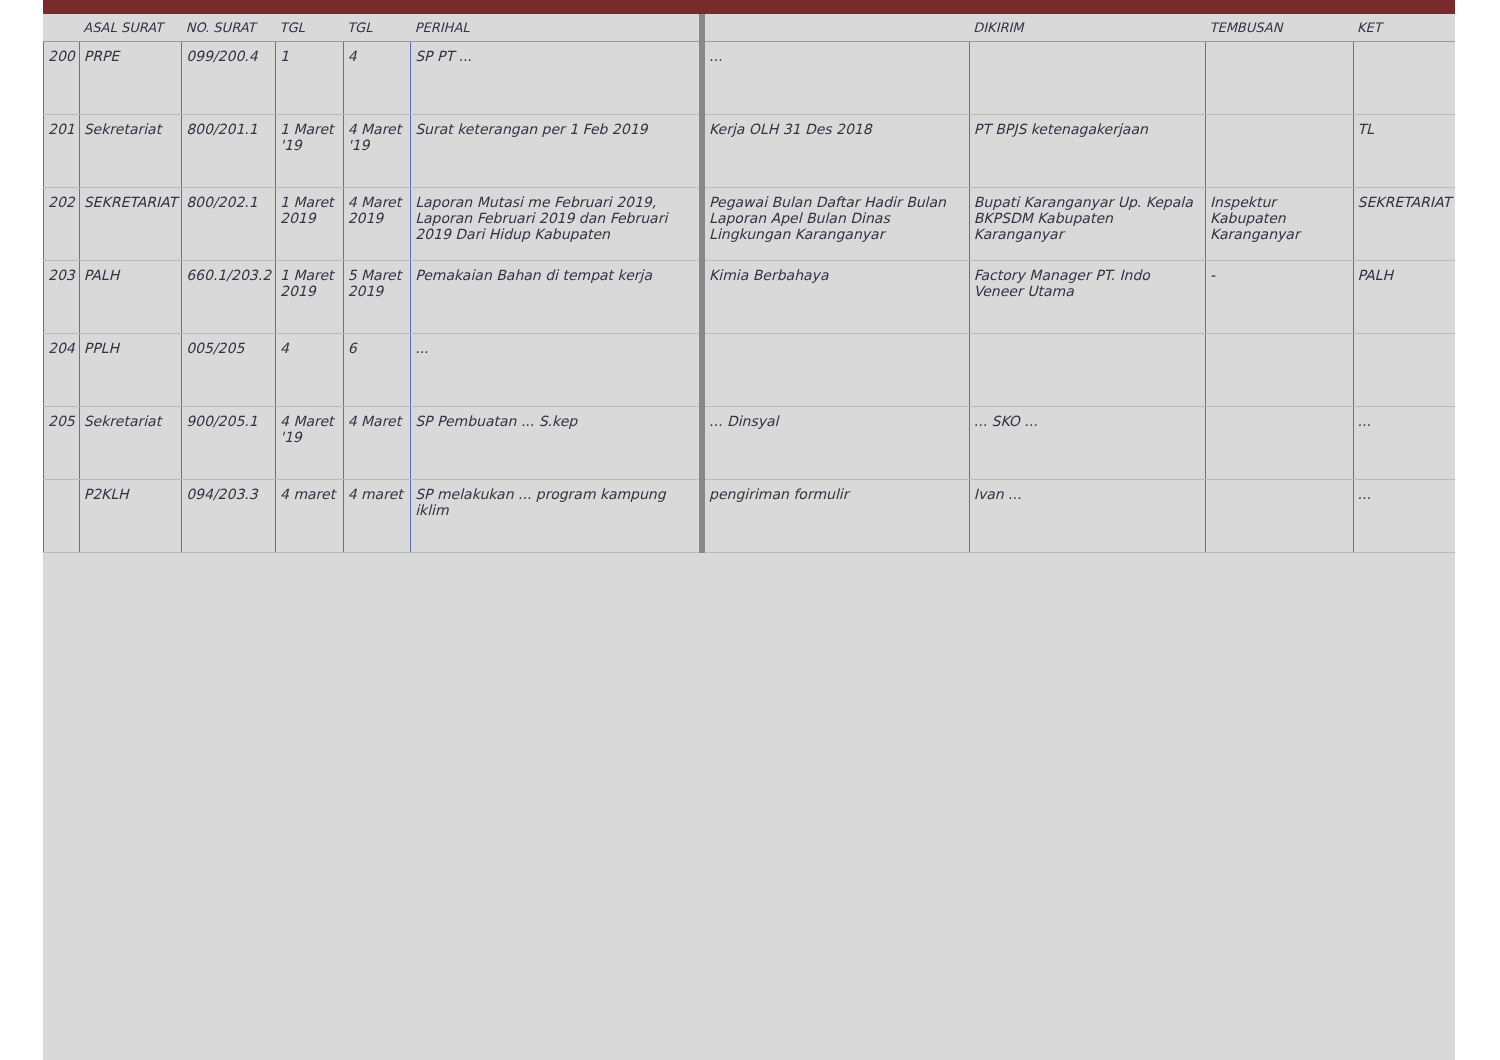| | ASAL SURAT | NO. SURAT | TGL | TGL | PERIHAL | | DIKIRIM | TEMBUSAN | KET |
| --- | --- | --- | --- | --- | --- | --- | --- | --- | --- |
| 200 | PRPE | 099/200.4 | 1 | 4 | SP PT ... | ... | | | |
| 201 | Sekretariat | 800/201.1 | 1 Maret '19 | 4 Maret '19 | Surat keterangan per 1 Feb 2019 | Kerja OLH 31 Des 2018 | PT BPJS ketenagakerjaan | | TL |
| 202 | SEKRETARIAT | 800/202.1 | 1 Maret 2019 | 4 Maret 2019 | Laporan Mutasi me Februari 2019, Laporan Februari 2019 dan Februari 2019 Dari Hidup Kabupaten | Pegawai Bulan Daftar Hadir Bulan Laporan Apel Bulan Dinas Lingkungan Karanganyar | Bupati Karanganyar Up. Kepala BKPSDM Kabupaten Karanganyar | Inspektur Kabupaten Karanganyar | SEKRETARIAT |
| 203 | PALH | 660.1/203.2 | 1 Maret 2019 | 5 Maret 2019 | Pemakaian Bahan di tempat kerja | Kimia Berbahaya | Factory Manager PT. Indo Veneer Utama | - | PALH |
| 204 | PPLH | 005/205 | 4 | 6 | ... | | | | |
| 205 | Sekretariat | 900/205.1 | 4 Maret '19 | 4 Maret | SP Pembuatan ... S.kep | ... Dinsyal | ... SKO ... | | ... |
| | P2KLH | 094/203.3 | 4 maret | 4 maret | SP melakukan ... program kampung iklim | pengiriman formulir | Ivan ... | | ... |